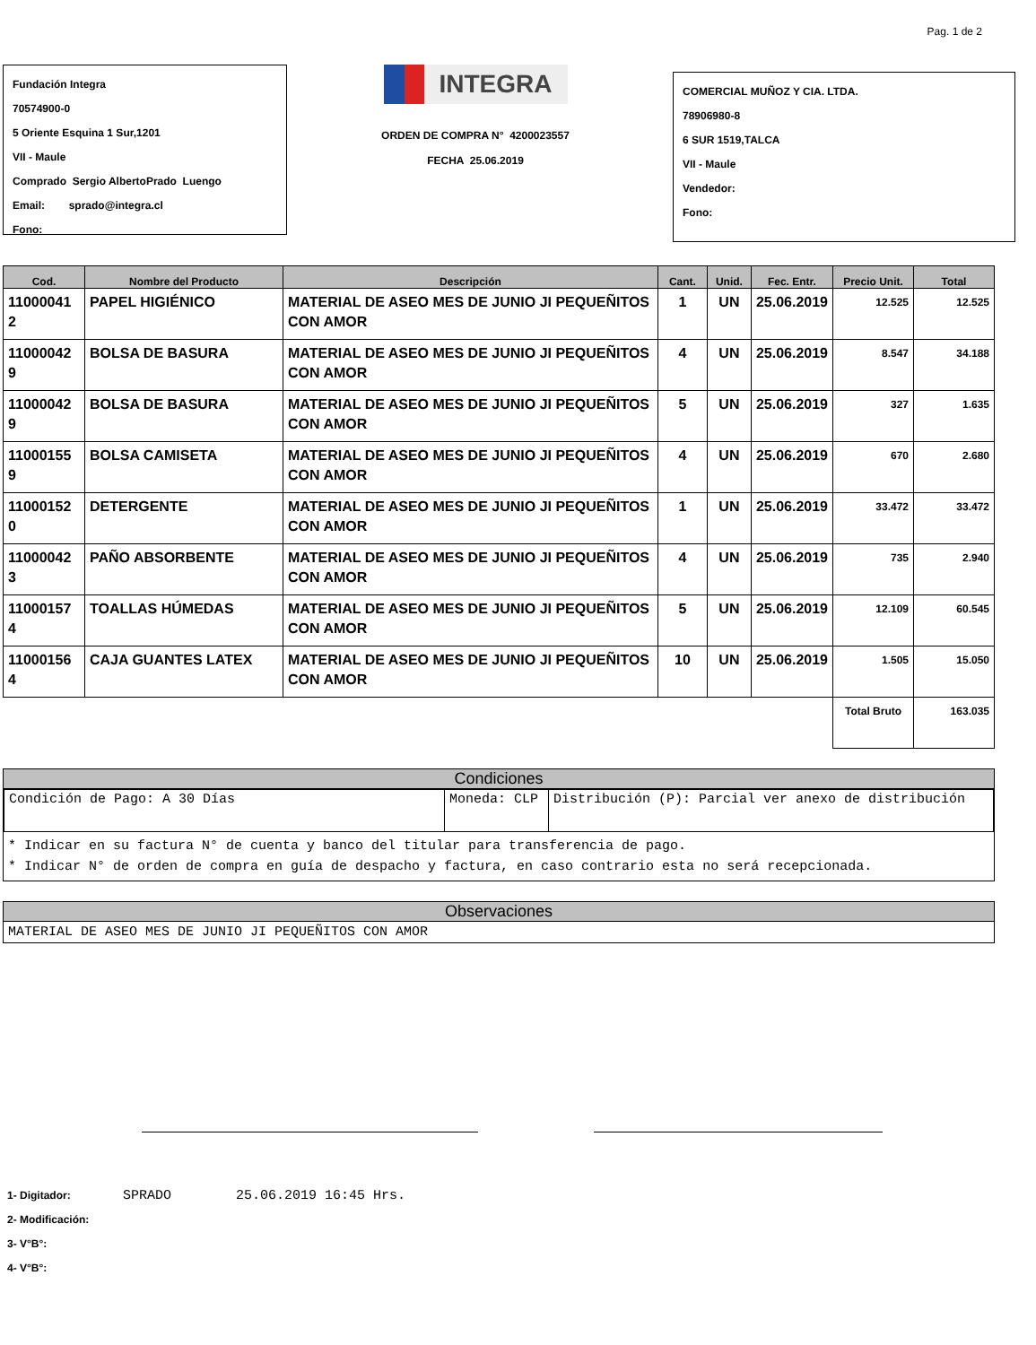Pag. 1 de 2
Fundación Integra
70574900-0
5 Oriente Esquina 1 Sur,1201
VII - Maule
Comprado Sergio AlbertoPrado Luengo
Email: sprado@integra.cl
Fono:
INTEGRA
ORDEN DE COMPRA N° 4200023557
FECHA 25.06.2019
COMERCIAL MUÑOZ Y CIA. LTDA.
78906980-8
6 SUR 1519,TALCA
VII - Maule
Vendedor:
Fono:
| Cod. | Nombre del Producto | Descripción | Cant. | Unid. | Fec. Entr. | Precio Unit. | Total |
| --- | --- | --- | --- | --- | --- | --- | --- |
| 11000041 2 | PAPEL HIGIÉNICO | MATERIAL DE ASEO MES DE JUNIO JI PEQUEÑITOS CON AMOR | 1 | UN | 25.06.2019 | 12.525 | 12.525 |
| 11000042 9 | BOLSA DE BASURA | MATERIAL DE ASEO MES DE JUNIO JI PEQUEÑITOS CON AMOR | 4 | UN | 25.06.2019 | 8.547 | 34.188 |
| 11000042 9 | BOLSA DE BASURA | MATERIAL DE ASEO MES DE JUNIO JI PEQUEÑITOS CON AMOR | 5 | UN | 25.06.2019 | 327 | 1.635 |
| 11000155 9 | BOLSA CAMISETA | MATERIAL DE ASEO MES DE JUNIO JI PEQUEÑITOS CON AMOR | 4 | UN | 25.06.2019 | 670 | 2.680 |
| 11000152 0 | DETERGENTE | MATERIAL DE ASEO MES DE JUNIO JI PEQUEÑITOS CON AMOR | 1 | UN | 25.06.2019 | 33.472 | 33.472 |
| 11000042 3 | PAÑO ABSORBENTE | MATERIAL DE ASEO MES DE JUNIO JI PEQUEÑITOS CON AMOR | 4 | UN | 25.06.2019 | 735 | 2.940 |
| 11000157 4 | TOALLAS HÚMEDAS | MATERIAL DE ASEO MES DE JUNIO JI PEQUEÑITOS CON AMOR | 5 | UN | 25.06.2019 | 12.109 | 60.545 |
| 11000156 4 | CAJA GUANTES LATEX | MATERIAL DE ASEO MES DE JUNIO JI PEQUEÑITOS CON AMOR | 10 | UN | 25.06.2019 | 1.505 | 15.050 |
| | | | | | | Total Bruto | 163.035 |
Condiciones
| Condición de Pago: A 30 Días | Moneda: CLP | Distribución (P): Parcial ver anexo de distribución |
* Indicar en su factura N° de cuenta y banco del titular para transferencia de pago.
* Indicar N° de orden de compra en guía de despacho y factura, en caso contrario esta no será recepcionada.
Observaciones
MATERIAL DE ASEO MES DE JUNIO JI PEQUEÑITOS CON AMOR
1- Digitador: SPRADO 25.06.2019 16:45 Hrs.
2- Modificación:
3- V°B°:
4- V°B°: